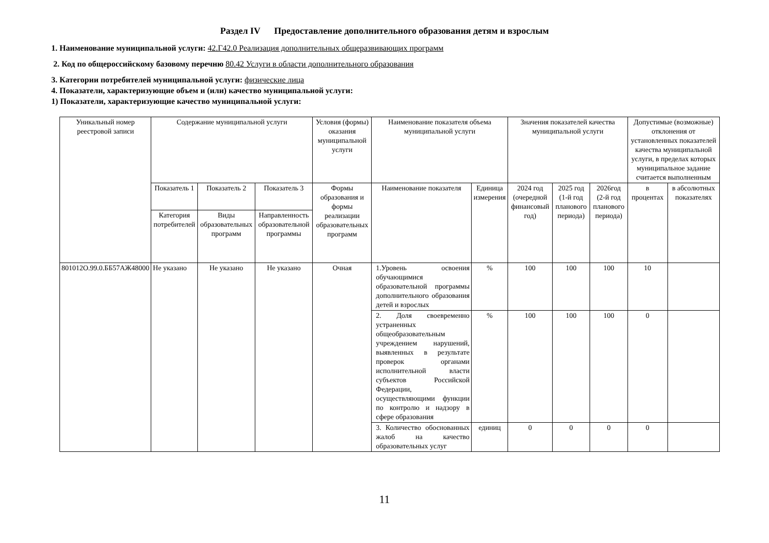Раздел IV Предоставление дополнительного образования детям и взрослым
1. Наименование муниципальной услуги: 42.Г42.0 Реализация дополнительных общеразвивающих программ
2. Код по общероссийскому базовому перечню 80.42 Услуги в области дополнительного образования
3. Категории потребителей муниципальной услуги: физические лица
4. Показатели, характеризующие объем и (или) качество муниципальной услуги:
1) Показатели, характеризующие качество муниципальной услуги:
| Уникальный номер реестровой записи | Содержание муниципальной услуги | | | Условия (формы) оказания муниципальной услуги | Наименование показателя объема муниципальной услуги | | Значения показателей качества муниципальной услуги | | | Допустимые (возможные) отклонения от установленных показателей качества муниципальной услуги, в пределах которых муниципальное задание считается выполненным | |
| --- | --- | --- | --- | --- | --- | --- | --- | --- | --- | --- | --- |
| | Показатель 1 | Показатель 2 | Показатель 3 | Формы образования и формы реализации образовательных программ | Наименование показателя | Единица измерения | 2024 год (очередной финансовый год) | 2025 год (1-й год планового периода) | 2026год (2-й год планового периода) | в процентах | в абсолютных показателях |
| | Категория потребителей | Виды образовательных программ | Направленность образовательной программы | | | | | | | | |
| 801012О.99.0.ББ57АЖ48000 | Не указано | Не указано | Не указано | Очная | 1.Уровень освоения обучающимися образовательной программы дополнительного образования детей и взрослых | % | 100 | 100 | 100 | 10 | |
| | | | | | 2. Доля своевременно устраненных общеобразовательным учреждением нарушений, выявленных в результате проверок органами исполнительной власти субъектов Российской Федерации, осуществляющими функции по контролю и надзору в сфере образования | % | 100 | 100 | 100 | 0 | |
| | | | | | 3. Количество обоснованных жалоб на качество образовательных услуг | единиц | 0 | 0 | 0 | 0 | |
11